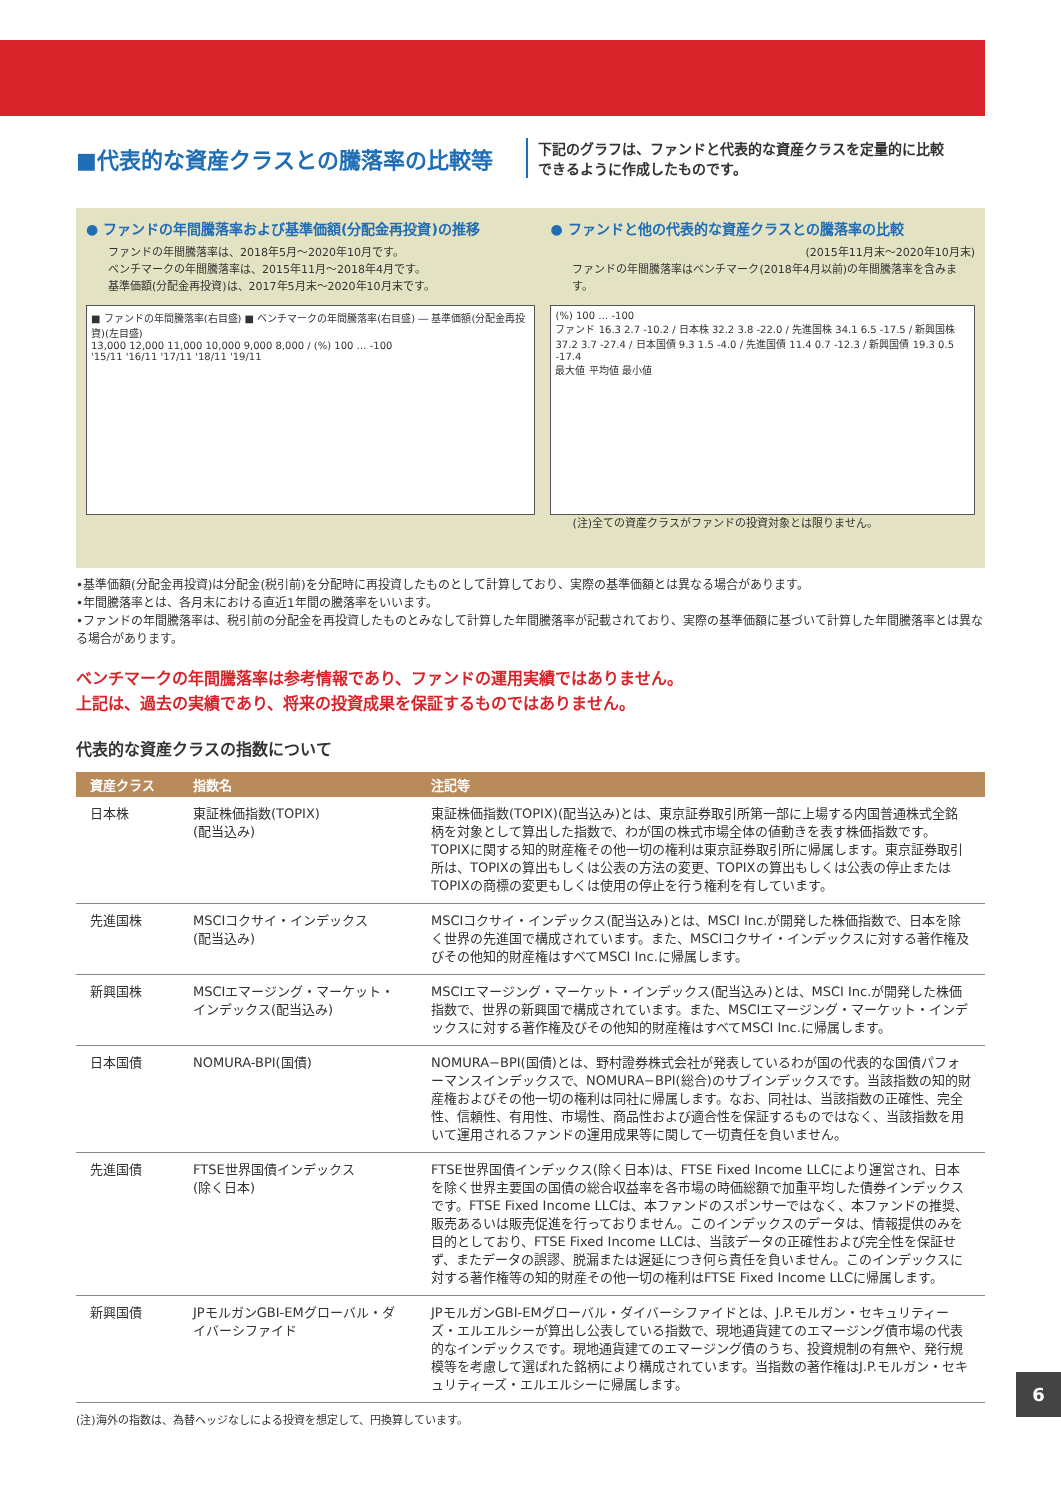■代表的な資産クラスとの騰落率の比較等
下記のグラフは、ファンドと代表的な資産クラスを定量的に比較
できるように作成したものです。
● ファンドの年間騰落率および基準価額(分配金再投資)の推移
ファンドの年間騰落率は、2018年5月～2020年10月です。
ベンチマークの年間騰落率は、2015年11月～2018年4月です。
基準価額(分配金再投資)は、2017年5月末～2020年10月末です。
■ ファンドの年間騰落率(右目盛) ■ ベンチマークの年間騰落率(右目盛) ― 基準価額(分配金再投資)(左目盛)
13,000 12,000 11,000 10,000 9,000 8,000 / (%) 100 … -100
'15/11 '16/11 '17/11 '18/11 '19/11
● ファンドと他の代表的な資産クラスとの騰落率の比較
(2015年11月末～2020年10月末)
ファンドの年間騰落率はベンチマーク(2018年4月以前)の年間騰落率を含みます。
(%) 100 … -100
ファンド 16.3 2.7 -10.2 / 日本株 32.2 3.8 -22.0 / 先進国株 34.1 6.5 -17.5 / 新興国株 37.2 3.7 -27.4 / 日本国債 9.3 1.5 -4.0 / 先進国債 11.4 0.7 -12.3 / 新興国債 19.3 0.5 -17.4
最大値 平均値 最小値
(注)全ての資産クラスがファンドの投資対象とは限りません。
•基準価額(分配金再投資)は分配金(税引前)を分配時に再投資したものとして計算しており、実際の基準価額とは異なる場合があります。
•年間騰落率とは、各月末における直近1年間の騰落率をいいます。
•ファンドの年間騰落率は、税引前の分配金を再投資したものとみなして計算した年間騰落率が記載されており、実際の基準価額に基づいて計算した年間騰落率とは異なる場合があります。
ベンチマークの年間騰落率は参考情報であり、ファンドの運用実績ではありません。
上記は、過去の実績であり、将来の投資成果を保証するものではありません。
代表的な資産クラスの指数について
| 資産クラス | 指数名 | 注記等 |
| --- | --- | --- |
| 日本株 | 東証株価指数(TOPIX) (配当込み) | 東証株価指数(TOPIX)(配当込み)とは、東京証券取引所第一部に上場する内国普通株式全銘柄を対象として算出した指数で、わが国の株式市場全体の値動きを表す株価指数です。TOPIXに関する知的財産権その他一切の権利は東京証券取引所に帰属します。東京証券取引所は、TOPIXの算出もしくは公表の方法の変更、TOPIXの算出もしくは公表の停止またはTOPIXの商標の変更もしくは使用の停止を行う権利を有しています。 |
| 先進国株 | MSCIコクサイ・インデックス (配当込み) | MSCIコクサイ・インデックス(配当込み)とは、MSCI Inc.が開発した株価指数で、日本を除く世界の先進国で構成されています。また、MSCIコクサイ・インデックスに対する著作権及びその他知的財産権はすべてMSCI Inc.に帰属します。 |
| 新興国株 | MSCIエマージング・マーケット・インデックス(配当込み) | MSCIエマージング・マーケット・インデックス(配当込み)とは、MSCI Inc.が開発した株価指数で、世界の新興国で構成されています。また、MSCIエマージング・マーケット・インデックスに対する著作権及びその他知的財産権はすべてMSCI Inc.に帰属します。 |
| 日本国債 | NOMURA-BPI(国債) | NOMURA−BPI(国債)とは、野村證券株式会社が発表しているわが国の代表的な国債パフォーマンスインデックスで、NOMURA−BPI(総合)のサブインデックスです。当該指数の知的財産権およびその他一切の権利は同社に帰属します。なお、同社は、当該指数の正確性、完全性、信頼性、有用性、市場性、商品性および適合性を保証するものではなく、当該指数を用いて運用されるファンドの運用成果等に関して一切責任を負いません。 |
| 先進国債 | FTSE世界国債インデックス (除く日本) | FTSE世界国債インデックス(除く日本)は、FTSE Fixed Income LLCにより運営され、日本を除く世界主要国の国債の総合収益率を各市場の時価総額で加重平均した債券インデックスです。FTSE Fixed Income LLCは、本ファンドのスポンサーではなく、本ファンドの推奨、販売あるいは販売促進を行っておりません。このインデックスのデータは、情報提供のみを目的としており、FTSE Fixed Income LLCは、当該データの正確性および完全性を保証せず、またデータの誤謬、脱漏または遅延につき何ら責任を負いません。このインデックスに対する著作権等の知的財産その他一切の権利はFTSE Fixed Income LLCに帰属します。 |
| 新興国債 | JPモルガンGBI-EMグローバル・ダイバーシファイド | JPモルガンGBI-EMグローバル・ダイバーシファイドとは、J.P.モルガン・セキュリティーズ・エルエルシーが算出し公表している指数で、現地通貨建てのエマージング債市場の代表的なインデックスです。現地通貨建てのエマージング債のうち、投資規制の有無や、発行規模等を考慮して選ばれた銘柄により構成されています。当指数の著作権はJ.P.モルガン・セキュリティーズ・エルエルシーに帰属します。 |
(注)海外の指数は、為替ヘッジなしによる投資を想定して、円換算しています。
6